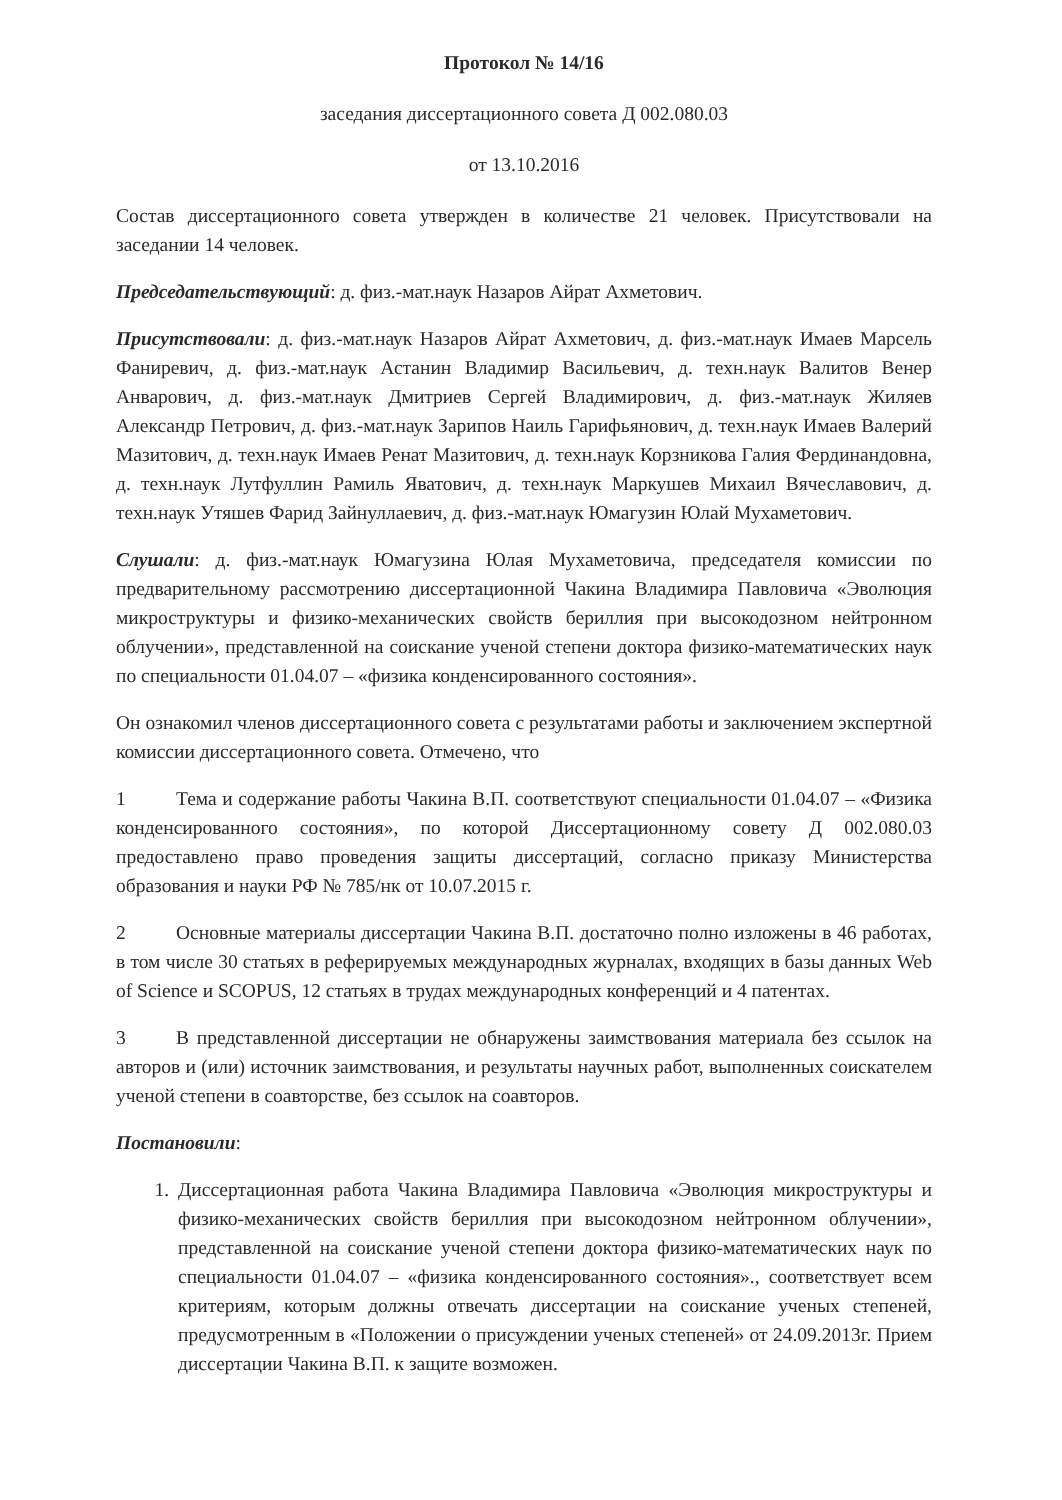Протокол № 14/16
заседания диссертационного совета Д 002.080.03
от 13.10.2016
Состав диссертационного совета утвержден в количестве 21 человек. Присутствовали на заседании 14 человек.
Председательствующий: д. физ.-мат.наук Назаров Айрат Ахметович.
Присутствовали: д. физ.-мат.наук Назаров Айрат Ахметович, д. физ.-мат.наук Имаев Марсель Фаниревич, д. физ.-мат.наук Астанин Владимир Васильевич, д. техн.наук Валитов Венер Анварович, д. физ.-мат.наук Дмитриев Сергей Владимирович, д. физ.-мат.наук Жиляев Александр Петрович, д. физ.-мат.наук Зарипов Наиль Гарифьянович, д. техн.наук Имаев Валерий Мазитович, д. техн.наук Имаев Ренат Мазитович, д. техн.наук Корзникова Галия Фердинандовна, д. техн.наук Лутфуллин Рамиль Яватович, д. техн.наук Маркушев Михаил Вячеславович, д. техн.наук Утяшев Фарид Зайнуллаевич, д. физ.-мат.наук Юмагузин Юлай Мухаметович.
Слушали: д. физ.-мат.наук Юмагузина Юлая Мухаметовича, председателя комиссии по предварительному рассмотрению диссертационной Чакина Владимира Павловича «Эволюция микроструктуры и физико-механических свойств бериллия при высокодозном нейтронном облучении», представленной на соискание ученой степени доктора физико-математических наук по специальности 01.04.07 – «физика конденсированного состояния».
Он ознакомил членов диссертационного совета с результатами работы и заключением экспертной комиссии диссертационного совета. Отмечено, что
1 Тема и содержание работы Чакина В.П. соответствуют специальности 01.04.07 – «Физика конденсированного состояния», по которой Диссертационному совету Д 002.080.03 предоставлено право проведения защиты диссертаций, согласно приказу Министерства образования и науки РФ № 785/нк от 10.07.2015 г.
2 Основные материалы диссертации Чакина В.П. достаточно полно изложены в 46 работах, в том числе 30 статьях в реферируемых международных журналах, входящих в базы данных Web of Science и SCOPUS, 12 статьях в трудах международных конференций и 4 патентах.
3 В представленной диссертации не обнаружены заимствования материала без ссылок на авторов и (или) источник заимствования, и результаты научных работ, выполненных соискателем ученой степени в соавторстве, без ссылок на соавторов.
Постановили:
1. Диссертационная работа Чакина Владимира Павловича «Эволюция микроструктуры и физико-механических свойств бериллия при высокодозном нейтронном облучении», представленной на соискание ученой степени доктора физико-математических наук по специальности 01.04.07 – «физика конденсированного состояния»., соответствует всем критериям, которым должны отвечать диссертации на соискание ученых степеней, предусмотренным в «Положении о присуждении ученых степеней» от 24.09.2013г. Прием диссертации Чакина В.П. к защите возможен.